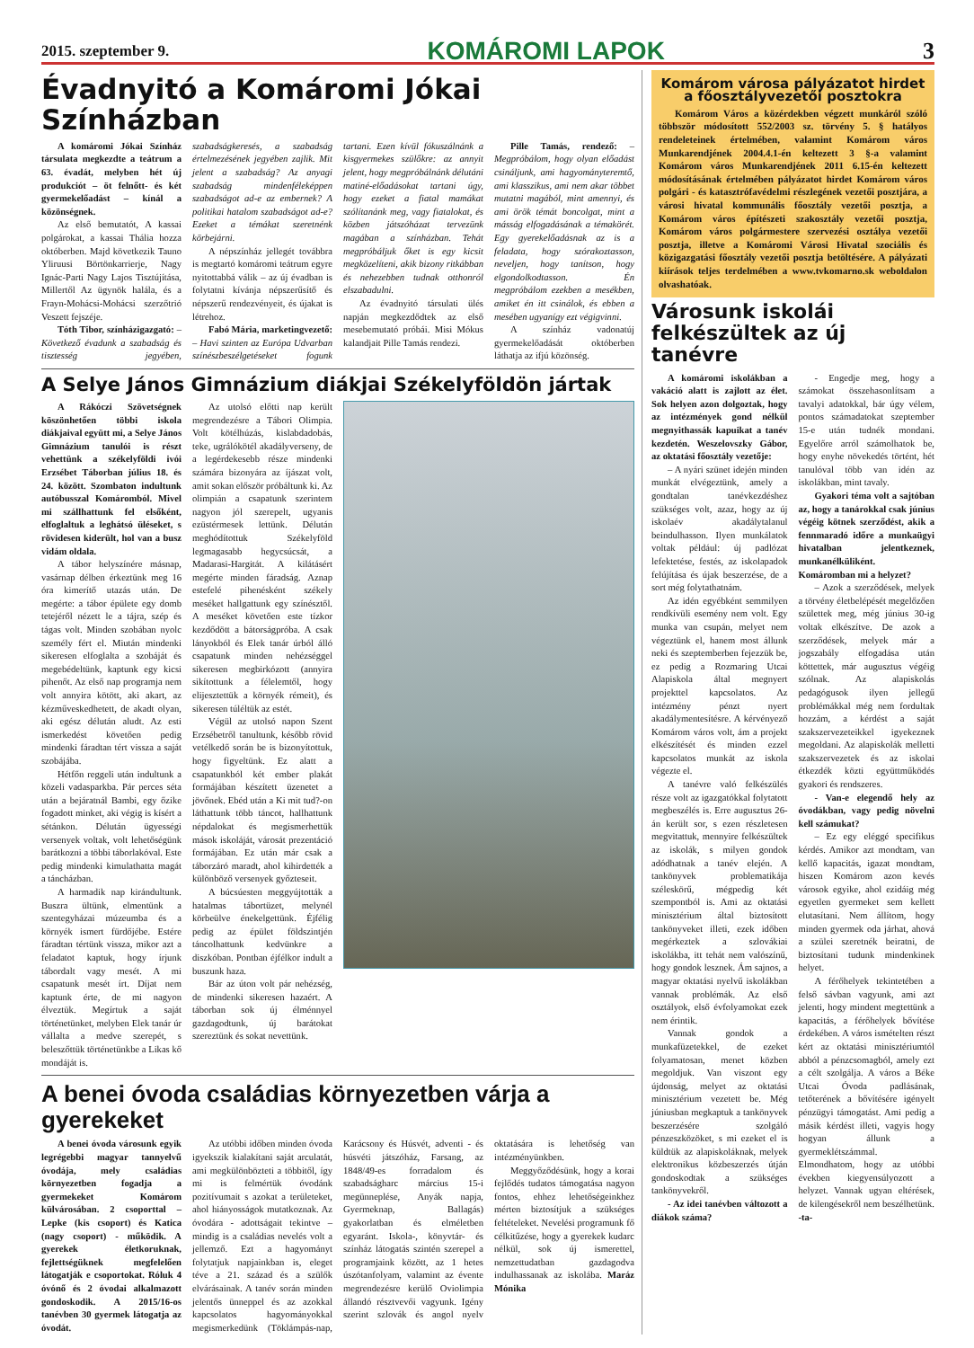2015. szeptember 9. KOMÁROMI LAPOK 3
Évadnyitó a Komáromi Jókai Színházban
A komáromi Jókai Színház társulata megkezdte a teátrum a 63. évadát, melyben hét új produkciót – öt felnőtt- és két gyermekelőadást – kínál a közönségnek.
Az első bemutatót, A kassai polgárokat, a kassai Thália hozza októberben. Majd következik Tauno Yliruusi Börtönkarrierje, Nagy Ignác-Parti Nagy Lajos Tisztújítása, Millertől Az ügynök halála, és a Frayn-Mohácsi-Mohácsi szerzőtrió Veszett fejszéje.
Tóth Tibor, színházigazgató: – Következő évadunk a szabadság és tisztesség jegyében, szabadságkeresés, a szabadság értelmezésének jegyében zajlik. Mit jelent a szabadság? Az anyagi szabadság mindenféleképpen szabadságot ad-e az embernek? A politikai hatalom szabadságot ad-e? Ezeket a témákat szeretnénk körbejárni.
A népszínház jellegét továbbra is megtartó komáromi teátrum egyre nyitottabbá válik – az új évadban is folytatni kívánja népszerűsítő és népszerű rendezvényeit, és újakat is létrehoz.
Fabó Mária, marketingvezető: – Havi szinten az Európa Udvarban színészbeszélgetéseket fogunk tartani. Ezen kívül fókuszálnánk a kisgyermekes szülőkre: az annyit jelent, hogy megpróbálnánk délutáni matiné-előadásokat tartani úgy, hogy ezeket a fiatal mamákat szólítanánk meg, vagy fiatalokat, és közben játszóházat tervezünk magában a színházban. Tehát megpróbáljuk őket is egy kicsit megközelíteni, akik bizony ritkábban és nehezebben tudnak otthonról elszabadulni.
Az évadnyitó társulati ülés napján megkezdődtek az első mesebemutató próbái. Misi Mókus kalandjait Pille Tamás rendezi.
Pille Tamás, rendező: – Megpróbálom, hogy olyan előadást csináljunk, ami hagyományteremtő, ami klasszikus, ami nem akar többet mutatni magából, mint amennyi, és ami örök témát boncolgat, mint a másság elfogadásának a témakörét. Egy gyerekelőadásnak az is a feladata, hogy szórakoztasson, neveljen, hogy tanítson, hogy elgondolkodtasson. Én megpróbálom ezekben a mesékben, amiket én itt csinálok, és ebben a mesében ugyanígy ezt végigvinni.
A színház vadonatúj gyermekelőadását októberben láthatja az ifjú közönség.
A Selye János Gimnázium diákjai Székelyföldön jártak
A Rákóczi Szövetségnek köszönhetően többi iskola diákjaival együtt mi, a Selye János Gimnázium tanulói is részt vehettünk a székelyföldi ivói Erzsébet Táborban július 18. és 24. között. Szombaton indultunk autóbusszal Komáromból. Mivel mi szállhattunk fel elsőként, elfoglaltuk a leghátsó üléseket, s rövidesen kiderült, hol van a busz vidám oldala.
A tábor helyszínére másnap, vasárnap délben érkeztünk meg 16 óra kimerítő utazás után. De megérte: a tábor épülete egy domb tetejéről nézett le a tájra, szép és tágas volt. Minden szobában nyolc személy fért el. Miután mindenki sikeresen elfoglalta a szobáját és megebédeltünk, kaptunk egy kicsi pihenőt. Az első nap programja nem volt annyira kötött, aki akart, az kézműveskedhetett, de akadt olyan, aki egész délután aludt. Az esti ismerkedést követően pedig mindenki fáradtan tért vissza a saját szobájába.
Hétfőn reggeli után indultunk a közeli vadasparkba. Pár perces séta után a bejáratnál Bambi, egy őzike fogadott minket, aki végig is kísért a sétánkon. Délután ügyességi versenyek voltak, volt lehetőségünk barátkozni a többi táborlakóval. Este pedig mindenki kimulathatta magát a táncházban.
A harmadik nap kirándultunk. Buszra ültünk, elmentünk a szentegyházai múzeumba és a környék ismert fürdőjébe. Estére fáradtan tértünk vissza, mikor azt a feladatot kaptuk, hogy írjunk tábordalt vagy mesét. A mi csapatunk mesét írt. Díjat nem kaptunk érte, de mi nagyon élveztük. Megírtuk a saját történetünket, melyben Elek tanár úr vállalta a medve szerepét, s beleszőttük történetünkbe a Likas kő mondáját is.
Az utolsó előtti nap került megrendezésre a Tábori Olimpia. Volt kötélhúzás, kislabdadobás, teke, ugrálókötél akadályverseny, de a legérdekesebb része mindenki számára bizonyára az íjászat volt, amit sokan először próbáltunk ki. Az olimpián a csapatunk szerintem nagyon jól szerepelt, ugyanis ezüstérmesek lettünk. Délután meghódítottuk Székelyföld legmagasabb hegycsúcsát, a Madarasi-Hargitát. A kilátásért megérte minden fáradság. Aznap estefelé pihenésként székely meséket hallgattunk egy színésztől. A meséket követően este tízkor kezdődött a bátorságpróba. A csak lányokból és Elek tanár úrból álló csapatunk minden nehézséggel sikeresen megbirkózott (annyira sikítottunk a félelemtől, hogy elijesztettük a környék rémeit), és sikeresen túléltük az estét.
Végül az utolsó napon Szent Erzsébetről tanultunk, később rövid vetélkedő során be is bizonyítottuk, hogy figyeltünk. Ez alatt a csapatunkból két ember plakát formájában készített üzenetet a jövőnek. Ebéd után a Ki mit tud?-on láthattunk több táncot, hallhattunk népdalokat és megismerhettük mások iskoláját, városát prezentáció formájában. Ez után már csak a táborzáró maradt, ahol kihirdették a különböző versenyek győzteseit.
A búcsúesten meggyújtották a hatalmas tábortüzet, melynél körbeülve énekelgettünk. Éjfélig pedig az épület földszintjén táncolhattunk kedvünkre a diszkóban. Pontban éjfélkor indult a buszunk haza.
Bár az úton volt pár nehézség, de mindenki sikeresen hazaért. A táborban sok új élménnyel gazdagodtunk, új barátokat szereztünk és sokat nevettünk.
A benei óvoda családias környezetben várja a gyerekeket
A benei óvoda városunk egyik legrégebbi magyar tannyelvű óvodája, mely családias környezetben fogadja a gyermekeket Komárom külvárosában. 2 csoporttal – Lepke (kis csoport) és Katica (nagy csoport) - működik. A gyerekek életkoruknak, fejlettségüknek megfelelően látogatják e csoportokat. Róluk 4 óvónő és 2 óvodai alkalmazott gondoskodik. A 2015/16-os tanévben 30 gyermek látogatja az óvodát.
Az utóbbi időben minden óvoda igyekszik kialakítani saját arculatát, ami megkülönbözteti a többitől, így mi is felmértük óvodánk pozitívumait s azokat a területeket, ahol hiányosságok mutatkoznak. Az óvodára - adottságait tekintve – mindig is a családias nevelés volt a jellemző. Ezt a hagyományt folytatjuk napjainkban is, eleget téve a 21. század és a szülők elvárásainak. A tanév során minden jelentős ünneppel és az azokkal kapcsolatos hagyományokkal megismerkedünk (Töklámpás-nap, Karácsony és Húsvét, adventi - és húsvéti játszóház, Farsang, az 1848/49-es forradalom és szabadságharc március 15-i megünneplése, Anyák napja, Gyermeknap, Ballagás) gyakorlatban és elméletben egyaránt. Iskola-, könyvtár- és színház látogatás szintén szerepel a programjaink között, az 1 hetes úszótanfolyam, valamint az évente megrendezésre kerülő Oviolimpia állandó résztvevői vagyunk. Igény szerint szlovák és angol nyelv oktatására is lehetőség van intézményünkben.
Meggyőződésünk, hogy a korai fejlődés tudatos támogatása nagyon fontos, ehhez lehetőségeinkhez mérten biztosítjuk a szükséges feltételeket. Nevelési programunk fő célkitűzése, hogy a gyerekek kudarc nélkül, sok új ismerettel, nemzettudatban gazdagodva indulhassanak az iskolába. Maráz Mónika
Komárom városa pályázatot hirdet a főosztályvezetői posztokra
Komárom Város a közérdekben végzett munkáról szóló többször módosított 552/2003 sz. törvény 5. § hatályos rendeleteinek értelmében, valamint Komárom város Munkarendjének 2004.4.1-én keltezett 3 §-a valamint Komárom város Munkarendjének 2011 6.15-én keltezett módosításának értelmében pályázatot hirdet Komárom város polgári - és katasztrófavédelmi részlegének vezetői posztjára, a városi hivatal kommunális főosztály vezetői posztja, a Komárom város építészeti szakosztály vezetői posztja, Komárom város polgármestere szervezési osztálya vezetői posztja, illetve a Komáromi Városi Hivatal szociális és közigazgatási főosztály vezetői posztja betöltésére. A pályázati kiírások teljes terdelmében a www.tvkomarno.sk weboldalon olvashatóak.
Városunk iskolái felkészültek az új tanévre
A komáromi iskolákban a vakáció alatt is zajlott az élet. Sok helyen azon dolgoztak, hogy az intézmények gond nélkül megnyithassák kapuikat a tanév kezdetén. Weszelovszky Gábor, az oktatási főosztály vezetője:
– A nyári szünet idején minden munkát elvégeztünk, amely a gondtalan tanévkezdéshez szükséges volt, azaz, hogy az új iskolaév akadálytalanul beindulhasson. Ilyen munkálatok voltak például: új padlózat lefektetése, festés, az iskolapadok felújítása és újak beszerzése, de a sort még folytathatnám.
Az idén egyébként semmilyen rendkívüli esemény nem volt. Egy munka van csupán, melyet nem végeztünk el, hanem most állunk neki és szeptemberben fejezzük be, ez pedig a Rozmaring Utcai Alapiskola által megnyert projekttel kapcsolatos. Az intézmény pénzt nyert akadálymentesítésre. A kérvényező Komárom város volt, ám a projekt elkészítését és minden ezzel kapcsolatos munkát az iskola végezte el.
A tanévre való felkészülés része volt az igazgatókkal folytatott megbeszélés is. Erre augusztus 26-án került sor, s ezen részletesen megvitattuk, mennyire felkészültek az iskolák, s milyen gondok adódhatnak a tanév elején. A tankönyvek problematikája széleskörű, mégpedig két szempontból is. Ami az oktatási minisztérium által biztosított tankönyveket illeti, ezek időben megérkeztek a szlovákiai iskolákba, itt tehát nem valószínű, hogy gondok lesznek. Ám sajnos, a magyar oktatási nyelvű iskolákban vannak problémák. Az első osztályok, első évfolyamokat ezek nem érintik.
Vannak gondok a munkafüzetekkel, de ezeket folyamatosan, menet közben megoldjuk. Van viszont egy újdonság, melyet az oktatási minisztérium vezetett be. Még júniusban megkaptuk a tankönyvek beszerzésére szolgáló pénzeszközöket, s mi ezeket el is küldtük az alapiskoláknak, melyek elektronikus közbeszerzés útján gondoskodtak a szükséges tankönyvekről.
- Az idei tanévben változott a diákok száma?
- Engedje meg, hogy a számokat összehasonlítsam a tavalyi adatokkal, bár úgy vélem, pontos számadatokat szeptember 15-e után tudnék mondani. Egyelőre arról számolhatok be, hogy enyhe növekedés történt, hét tanulóval több van idén az iskolákban, mint tavaly.
Gyakori téma volt a sajtóban az, hogy a tanárokkal csak június végéig kötnek szerződést, akik a fennmaradó időre a munkaügyi hivatalban jelentkeznek, munkanélküliként. Komáromban mi a helyzet?
– Azok a szerződések, melyek a törvény életbelépését megelőzően születtek meg, még június 30-ig voltak elkészítve. De azok a szerződések, melyek már a jogszabály elfogadása után köttettek, már augusztus végéig szólnak. Az alapiskolás pedagógusok ilyen jellegű problémákkal még nem fordultak hozzám, a kérdést a saját szakszervezeteikkel igyekeznek megoldani. Az alapiskolák melletti szakszervezetek és az iskolai étkezdék közti együttműködés gyakori és rendszeres.
- Van-e elegendő hely az óvodákban, vagy pedig növelni kell számukat?
– Ez egy eléggé specifikus kérdés. Amikor azt mondtam, van kellő kapacitás, igazat mondtam, hiszen Komárom azon kevés városok egyike, ahol ezidáig még egyetlen gyermeket sem kellett elutasítani. Nem állítom, hogy minden gyermek oda járhat, ahová a szülei szeretnék beiratni, de biztosítani tudunk mindenkinek helyet.
A férőhelyek tekintetében a felső sávban vagyunk, ami azt jelenti, hogy mindent megtettünk a kapacitás, a férőhelyek bővítése érdekében. A város ismételten részt kért az oktatási minisztériumtól abból a pénzcsomagból, amely ezt a célt szolgálja. A város a Béke Utcai Óvoda padlásának, tetőterének a bővítésére igényelt pénzügyi támogatást. Ami pedig a másik kérdést illeti, vagyis hogy hogyan állunk a gyermeklétszámmal. Elmondhatom, hogy az utóbbi években kiegyensúlyozott a helyzet. Vannak ugyan eltérések, de kilengésekről nem beszélhetünk. -ta-